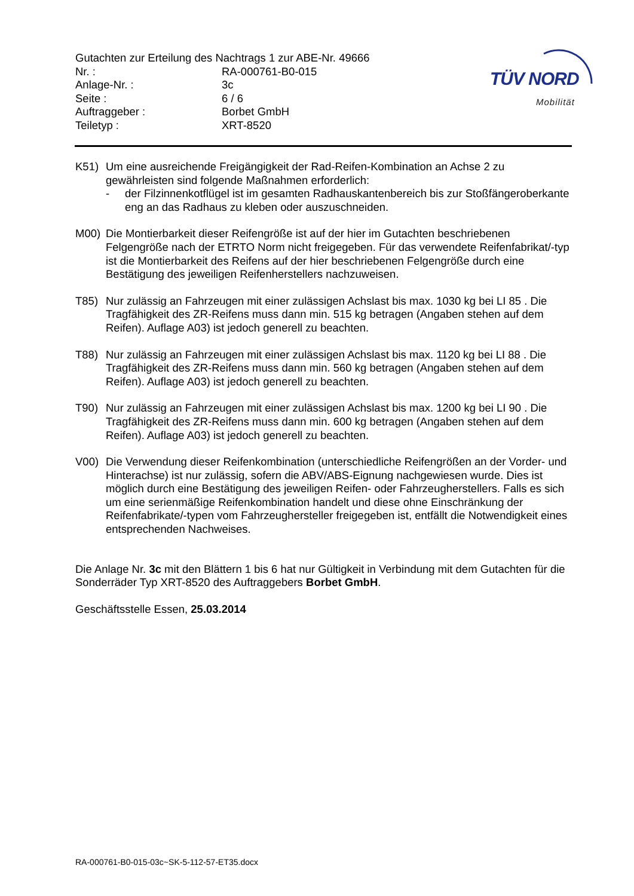Gutachten zur Erteilung des Nachtrags 1 zur ABE-Nr. 49666
Nr. : RA-000761-B0-015
Anlage-Nr. : 3c
Seite : 6 / 6
Auftraggeber : Borbet GmbH
Teiletyp : XRT-8520
TÜV NORD
Mobilität
K51) Um eine ausreichende Freigängigkeit der Rad-Reifen-Kombination an Achse 2 zu gewährleisten sind folgende Maßnahmen erforderlich:
- der Filzinnenkotflügel ist im gesamten Radhauskantenbereich bis zur Stoßfängeroberkante eng an das Radhaus zu kleben oder auszuschneiden.
M00) Die Montierbarkeit dieser Reifengröße ist auf der hier im Gutachten beschriebenen Felgengröße nach der ETRTO Norm nicht freigegeben. Für das verwendete Reifenfabrikat/-typ ist die Montierbarkeit des Reifens auf der hier beschriebenen Felgengröße durch eine Bestätigung des jeweiligen Reifenherstellers nachzuweisen.
T85) Nur zulässig an Fahrzeugen mit einer zulässigen Achslast bis max. 1030 kg bei LI 85 . Die Tragfähigkeit des ZR-Reifens muss dann min. 515 kg betragen (Angaben stehen auf dem Reifen). Auflage A03) ist jedoch generell zu beachten.
T88) Nur zulässig an Fahrzeugen mit einer zulässigen Achslast bis max. 1120 kg bei LI 88 . Die Tragfähigkeit des ZR-Reifens muss dann min. 560 kg betragen (Angaben stehen auf dem Reifen). Auflage A03) ist jedoch generell zu beachten.
T90) Nur zulässig an Fahrzeugen mit einer zulässigen Achslast bis max. 1200 kg bei LI 90 . Die Tragfähigkeit des ZR-Reifens muss dann min. 600 kg betragen (Angaben stehen auf dem Reifen). Auflage A03) ist jedoch generell zu beachten.
V00) Die Verwendung dieser Reifenkombination (unterschiedliche Reifengrößen an der Vorder- und Hinterachse) ist nur zulässig, sofern die ABV/ABS-Eignung nachgewiesen wurde. Dies ist möglich durch eine Bestätigung des jeweiligen Reifen- oder Fahrzeugherstellers. Falls es sich um eine serienmäßige Reifenkombination handelt und diese ohne Einschränkung der Reifenfabrikate/-typen vom Fahrzeughersteller freigegeben ist, entfällt die Notwendigkeit eines entsprechenden Nachweises.
Die Anlage Nr. 3c mit den Blättern 1 bis 6 hat nur Gültigkeit in Verbindung mit dem Gutachten für die Sonderräder Typ XRT-8520 des Auftraggebers Borbet GmbH.
Geschäftsstelle Essen, 25.03.2014
RA-000761-B0-015-03c~SK-5-112-57-ET35.docx